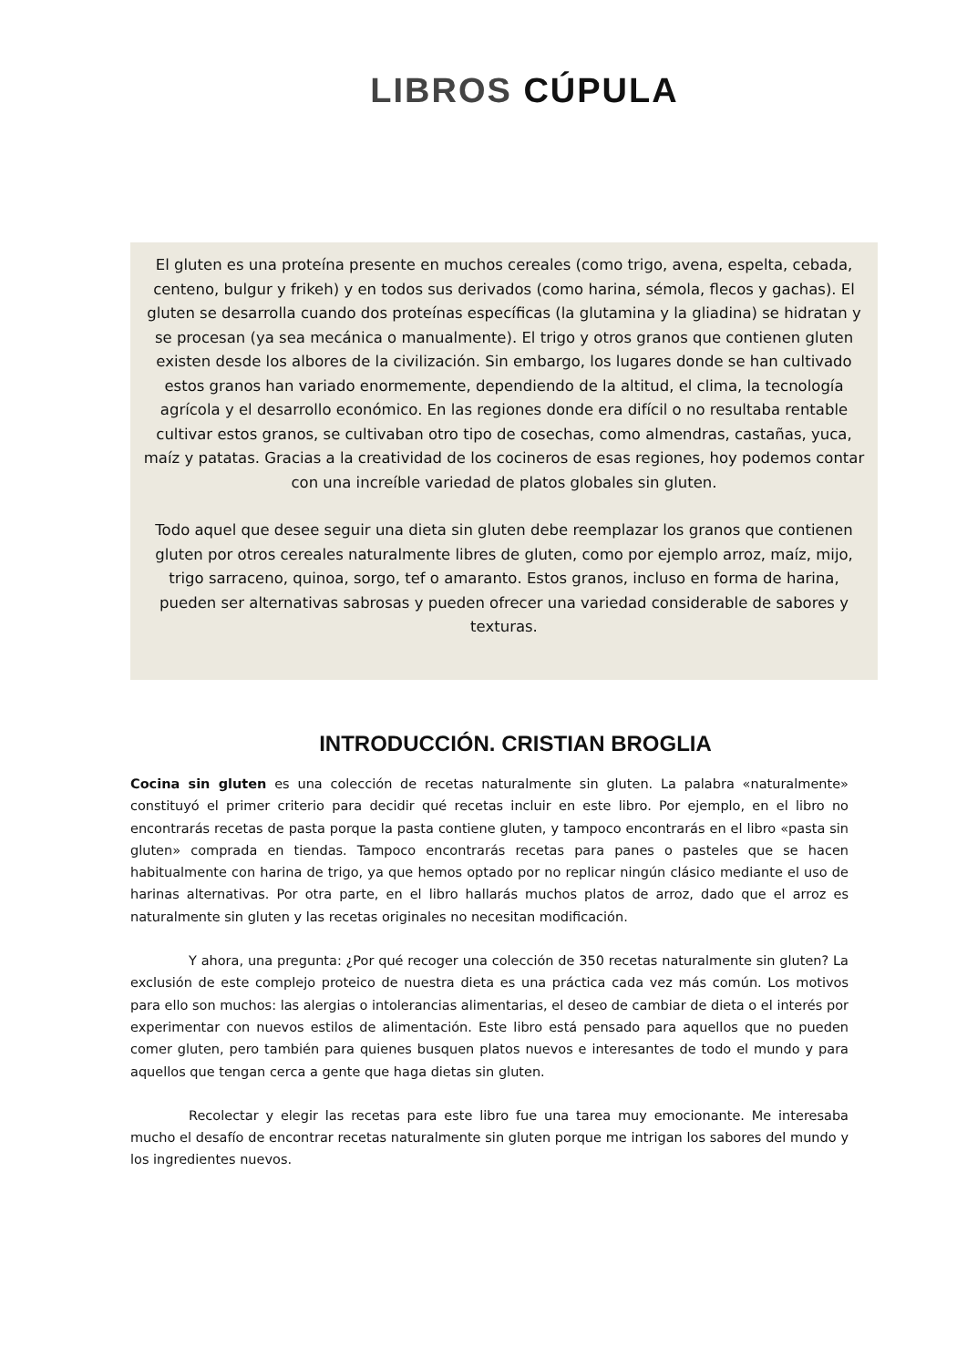LIBROS CÚPULA
El gluten es una proteína presente en muchos cereales (como trigo, avena, espelta, cebada, centeno, bulgur y frikeh) y en todos sus derivados (como harina, sémola, flecos y gachas). El gluten se desarrolla cuando dos proteínas específicas (la glutamina y la gliadina) se hidratan y se procesan (ya sea mecánica o manualmente). El trigo y otros granos que contienen gluten existen desde los albores de la civilización. Sin embargo, los lugares donde se han cultivado estos granos han variado enormemente, dependiendo de la altitud, el clima, la tecnología agrícola y el desarrollo económico. En las regiones donde era difícil o no resultaba rentable cultivar estos granos, se cultivaban otro tipo de cosechas, como almendras, castañas, yuca, maíz y patatas. Gracias a la creatividad de los cocineros de esas regiones, hoy podemos contar con una increíble variedad de platos globales sin gluten.
Todo aquel que desee seguir una dieta sin gluten debe reemplazar los granos que contienen gluten por otros cereales naturalmente libres de gluten, como por ejemplo arroz, maíz, mijo, trigo sarraceno, quinoa, sorgo, tef o amaranto. Estos granos, incluso en forma de harina, pueden ser alternativas sabrosas y pueden ofrecer una variedad considerable de sabores y texturas.
INTRODUCCIÓN. CRISTIAN BROGLIA
Cocina sin gluten es una colección de recetas naturalmente sin gluten. La palabra «naturalmente» constituyó el primer criterio para decidir qué recetas incluir en este libro. Por ejemplo, en el libro no encontrarás recetas de pasta porque la pasta contiene gluten, y tampoco encontrarás en el libro «pasta sin gluten» comprada en tiendas. Tampoco encontrarás recetas para panes o pasteles que se hacen habitualmente con harina de trigo, ya que hemos optado por no replicar ningún clásico mediante el uso de harinas alternativas. Por otra parte, en el libro hallarás muchos platos de arroz, dado que el arroz es naturalmente sin gluten y las recetas originales no necesitan modificación.
Y ahora, una pregunta: ¿Por qué recoger una colección de 350 recetas naturalmente sin gluten? La exclusión de este complejo proteico de nuestra dieta es una práctica cada vez más común. Los motivos para ello son muchos: las alergias o intolerancias alimentarias, el deseo de cambiar de dieta o el interés por experimentar con nuevos estilos de alimentación. Este libro está pensado para aquellos que no pueden comer gluten, pero también para quienes busquen platos nuevos e interesantes de todo el mundo y para aquellos que tengan cerca a gente que haga dietas sin gluten.
Recolectar y elegir las recetas para este libro fue una tarea muy emocionante. Me interesaba mucho el desafío de encontrar recetas naturalmente sin gluten porque me intrigan los sabores del mundo y los ingredientes nuevos.